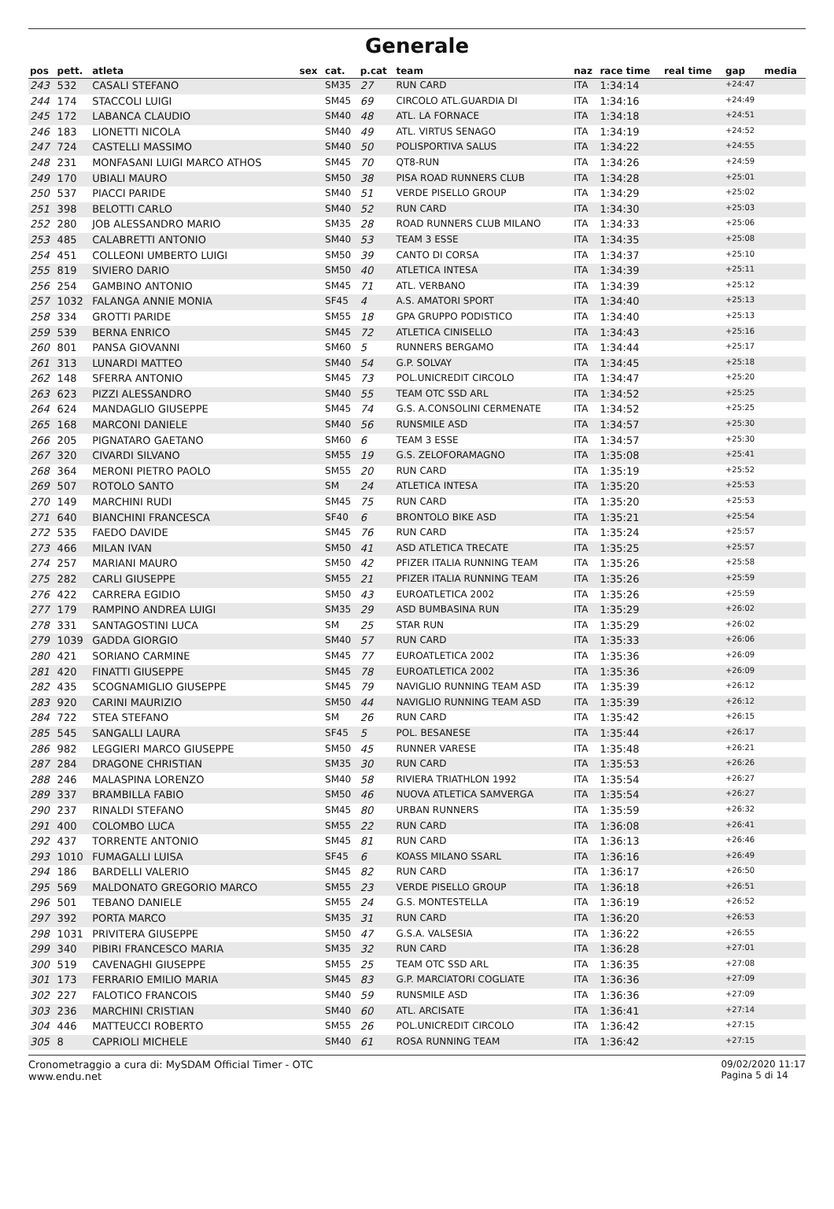Generale
| pos | pett. | atleta | sex | cat. | p.cat | team | naz | race time | real time | gap | media |
| --- | --- | --- | --- | --- | --- | --- | --- | --- | --- | --- | --- |
| 243 | 532 | CASALI STEFANO | | SM35 | 27 | RUN CARD | ITA | 1:34:14 | | +24:47 | |
| 244 | 174 | STACCOLI LUIGI | | SM45 | 69 | CIRCOLO ATL.GUARDIA DI | ITA | 1:34:16 | | +24:49 | |
| 245 | 172 | LABANCA CLAUDIO | | SM40 | 48 | ATL. LA FORNACE | ITA | 1:34:18 | | +24:51 | |
| 246 | 183 | LIONETTI NICOLA | | SM40 | 49 | ATL. VIRTUS SENAGO | ITA | 1:34:19 | | +24:52 | |
| 247 | 724 | CASTELLI MASSIMO | | SM40 | 50 | POLISPORTIVA SALUS | ITA | 1:34:22 | | +24:55 | |
| 248 | 231 | MONFASANI LUIGI MARCO ATHOS | | SM45 | 70 | QT8-RUN | ITA | 1:34:26 | | +24:59 | |
| 249 | 170 | UBIALI MAURO | | SM50 | 38 | PISA ROAD RUNNERS CLUB | ITA | 1:34:28 | | +25:01 | |
| 250 | 537 | PIACCI PARIDE | | SM40 | 51 | VERDE PISELLO GROUP | ITA | 1:34:29 | | +25:02 | |
| 251 | 398 | BELOTTI CARLO | | SM40 | 52 | RUN CARD | ITA | 1:34:30 | | +25:03 | |
| 252 | 280 | JOB ALESSANDRO MARIO | | SM35 | 28 | ROAD RUNNERS CLUB MILANO | ITA | 1:34:33 | | +25:06 | |
| 253 | 485 | CALABRETTI ANTONIO | | SM40 | 53 | TEAM 3 ESSE | ITA | 1:34:35 | | +25:08 | |
| 254 | 451 | COLLEONI UMBERTO LUIGI | | SM50 | 39 | CANTO DI CORSA | ITA | 1:34:37 | | +25:10 | |
| 255 | 819 | SIVIERO DARIO | | SM50 | 40 | ATLETICA INTESA | ITA | 1:34:39 | | +25:11 | |
| 256 | 254 | GAMBINO ANTONIO | | SM45 | 71 | ATL. VERBANO | ITA | 1:34:39 | | +25:12 | |
| 257 | 1032 | FALANGA ANNIE MONIA | | SF45 | 4 | A.S. AMATORI SPORT | ITA | 1:34:40 | | +25:13 | |
| 258 | 334 | GROTTI PARIDE | | SM55 | 18 | GPA GRUPPO PODISTICO | ITA | 1:34:40 | | +25:13 | |
| 259 | 539 | BERNA ENRICO | | SM45 | 72 | ATLETICA CINISELLO | ITA | 1:34:43 | | +25:16 | |
| 260 | 801 | PANSA GIOVANNI | | SM60 | 5 | RUNNERS BERGAMO | ITA | 1:34:44 | | +25:17 | |
| 261 | 313 | LUNARDI MATTEO | | SM40 | 54 | G.P. SOLVAY | ITA | 1:34:45 | | +25:18 | |
| 262 | 148 | SFERRA ANTONIO | | SM45 | 73 | POL.UNICREDIT CIRCOLO | ITA | 1:34:47 | | +25:20 | |
| 263 | 623 | PIZZI ALESSANDRO | | SM40 | 55 | TEAM OTC SSD ARL | ITA | 1:34:52 | | +25:25 | |
| 264 | 624 | MANDAGLIO GIUSEPPE | | SM45 | 74 | G.S. A.CONSOLINI CERMENATE | ITA | 1:34:52 | | +25:25 | |
| 265 | 168 | MARCONI DANIELE | | SM40 | 56 | RUNSMILE ASD | ITA | 1:34:57 | | +25:30 | |
| 266 | 205 | PIGNATARO GAETANO | | SM60 | 6 | TEAM 3 ESSE | ITA | 1:34:57 | | +25:30 | |
| 267 | 320 | CIVARDI SILVANO | | SM55 | 19 | G.S. ZELOFORAMAGNO | ITA | 1:35:08 | | +25:41 | |
| 268 | 364 | MERONI PIETRO PAOLO | | SM55 | 20 | RUN CARD | ITA | 1:35:19 | | +25:52 | |
| 269 | 507 | ROTOLO SANTO | | SM | 24 | ATLETICA INTESA | ITA | 1:35:20 | | +25:53 | |
| 270 | 149 | MARCHINI RUDI | | SM45 | 75 | RUN CARD | ITA | 1:35:20 | | +25:53 | |
| 271 | 640 | BIANCHINI FRANCESCA | | SF40 | 6 | BRONTOLO BIKE ASD | ITA | 1:35:21 | | +25:54 | |
| 272 | 535 | FAEDO DAVIDE | | SM45 | 76 | RUN CARD | ITA | 1:35:24 | | +25:57 | |
| 273 | 466 | MILAN IVAN | | SM50 | 41 | ASD ATLETICA TRECATE | ITA | 1:35:25 | | +25:57 | |
| 274 | 257 | MARIANI MAURO | | SM50 | 42 | PFIZER ITALIA RUNNING TEAM | ITA | 1:35:26 | | +25:58 | |
| 275 | 282 | CARLI GIUSEPPE | | SM55 | 21 | PFIZER ITALIA RUNNING TEAM | ITA | 1:35:26 | | +25:59 | |
| 276 | 422 | CARRERA EGIDIO | | SM50 | 43 | EUROATLETICA 2002 | ITA | 1:35:26 | | +25:59 | |
| 277 | 179 | RAMPINO ANDREA LUIGI | | SM35 | 29 | ASD BUMBASINA RUN | ITA | 1:35:29 | | +26:02 | |
| 278 | 331 | SANTAGOSTINI LUCA | | SM | 25 | STAR RUN | ITA | 1:35:29 | | +26:02 | |
| 279 | 1039 | GADDA GIORGIO | | SM40 | 57 | RUN CARD | ITA | 1:35:33 | | +26:06 | |
| 280 | 421 | SORIANO CARMINE | | SM45 | 77 | EUROATLETICA 2002 | ITA | 1:35:36 | | +26:09 | |
| 281 | 420 | FINATTI GIUSEPPE | | SM45 | 78 | EUROATLETICA 2002 | ITA | 1:35:36 | | +26:09 | |
| 282 | 435 | SCOGNAMIGLIO GIUSEPPE | | SM45 | 79 | NAVIGLIO RUNNING TEAM ASD | ITA | 1:35:39 | | +26:12 | |
| 283 | 920 | CARINI MAURIZIO | | SM50 | 44 | NAVIGLIO RUNNING TEAM ASD | ITA | 1:35:39 | | +26:12 | |
| 284 | 722 | STEA STEFANO | | SM | 26 | RUN CARD | ITA | 1:35:42 | | +26:15 | |
| 285 | 545 | SANGALLI LAURA | | SF45 | 5 | POL. BESANESE | ITA | 1:35:44 | | +26:17 | |
| 286 | 982 | LEGGIERI MARCO GIUSEPPE | | SM50 | 45 | RUNNER VARESE | ITA | 1:35:48 | | +26:21 | |
| 287 | 284 | DRAGONE CHRISTIAN | | SM35 | 30 | RUN CARD | ITA | 1:35:53 | | +26:26 | |
| 288 | 246 | MALASPINA LORENZO | | SM40 | 58 | RIVIERA TRIATHLON 1992 | ITA | 1:35:54 | | +26:27 | |
| 289 | 337 | BRAMBILLA FABIO | | SM50 | 46 | NUOVA ATLETICA SAMVERGA | ITA | 1:35:54 | | +26:27 | |
| 290 | 237 | RINALDI STEFANO | | SM45 | 80 | URBAN RUNNERS | ITA | 1:35:59 | | +26:32 | |
| 291 | 400 | COLOMBO LUCA | | SM55 | 22 | RUN CARD | ITA | 1:36:08 | | +26:41 | |
| 292 | 437 | TORRENTE ANTONIO | | SM45 | 81 | RUN CARD | ITA | 1:36:13 | | +26:46 | |
| 293 | 1010 | FUMAGALLI LUISA | | SF45 | 6 | KOASS MILANO SSARL | ITA | 1:36:16 | | +26:49 | |
| 294 | 186 | BARDELLI VALERIO | | SM45 | 82 | RUN CARD | ITA | 1:36:17 | | +26:50 | |
| 295 | 569 | MALDONATO GREGORIO MARCO | | SM55 | 23 | VERDE PISELLO GROUP | ITA | 1:36:18 | | +26:51 | |
| 296 | 501 | TEBANO DANIELE | | SM55 | 24 | G.S. MONTESTELLA | ITA | 1:36:19 | | +26:52 | |
| 297 | 392 | PORTA MARCO | | SM35 | 31 | RUN CARD | ITA | 1:36:20 | | +26:53 | |
| 298 | 1031 | PRIVITERA GIUSEPPE | | SM50 | 47 | G.S.A. VALSESIA | ITA | 1:36:22 | | +26:55 | |
| 299 | 340 | PIBIRI FRANCESCO MARIA | | SM35 | 32 | RUN CARD | ITA | 1:36:28 | | +27:01 | |
| 300 | 519 | CAVENAGHI GIUSEPPE | | SM55 | 25 | TEAM OTC SSD ARL | ITA | 1:36:35 | | +27:08 | |
| 301 | 173 | FERRARIO EMILIO MARIA | | SM45 | 83 | G.P. MARCIATORI COGLIATE | ITA | 1:36:36 | | +27:09 | |
| 302 | 227 | FALOTICO FRANCOIS | | SM40 | 59 | RUNSMILE ASD | ITA | 1:36:36 | | +27:09 | |
| 303 | 236 | MARCHINI CRISTIAN | | SM40 | 60 | ATL. ARCISATE | ITA | 1:36:41 | | +27:14 | |
| 304 | 446 | MATTEUCCI ROBERTO | | SM55 | 26 | POL.UNICREDIT CIRCOLO | ITA | 1:36:42 | | +27:15 | |
| 305 | 8 | CAPRIOLI MICHELE | | SM40 | 61 | ROSA RUNNING TEAM | ITA | 1:36:42 | | +27:15 | |
Cronometraggio a cura di: MySDAM Official Timer - OTC
www.endu.net
09/02/2020 11:17
Pagina 5 di 14